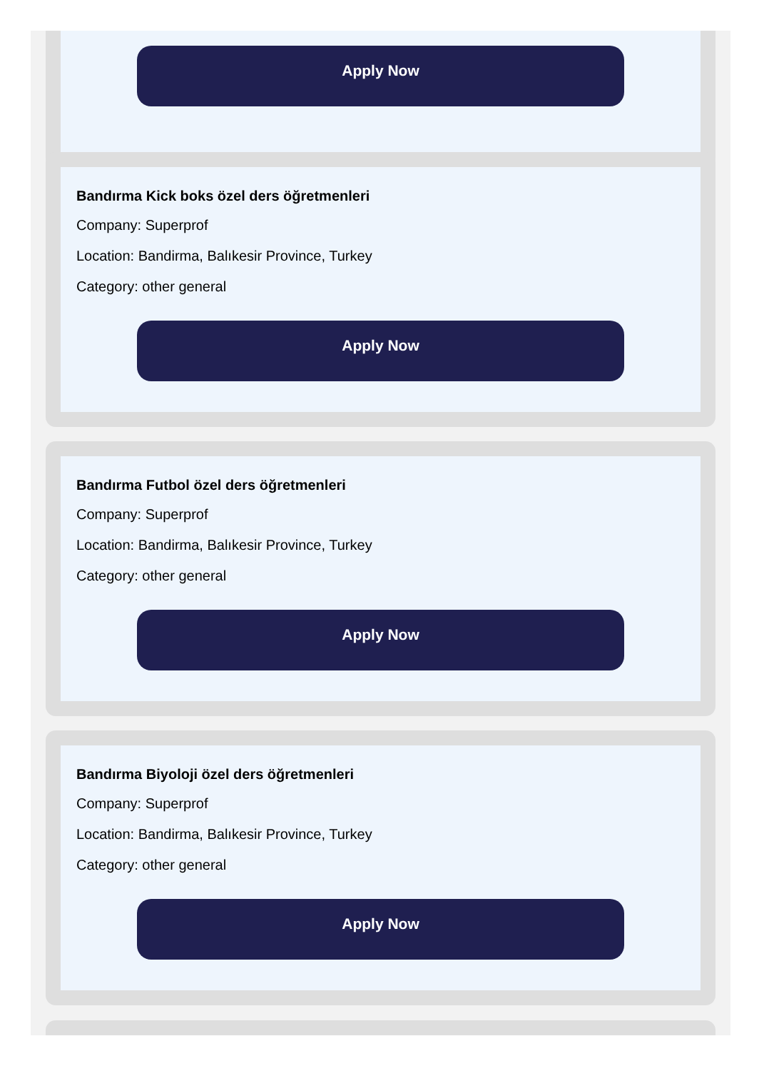Apply Now
Bandırma Kick boks özel ders öğretmenleri
Company: Superprof
Location: Bandirma, Balıkesir Province, Turkey
Category: other general
Apply Now
Bandırma Futbol özel ders öğretmenleri
Company: Superprof
Location: Bandirma, Balıkesir Province, Turkey
Category: other general
Apply Now
Bandırma Biyoloji özel ders öğretmenleri
Company: Superprof
Location: Bandirma, Balıkesir Province, Turkey
Category: other general
Apply Now